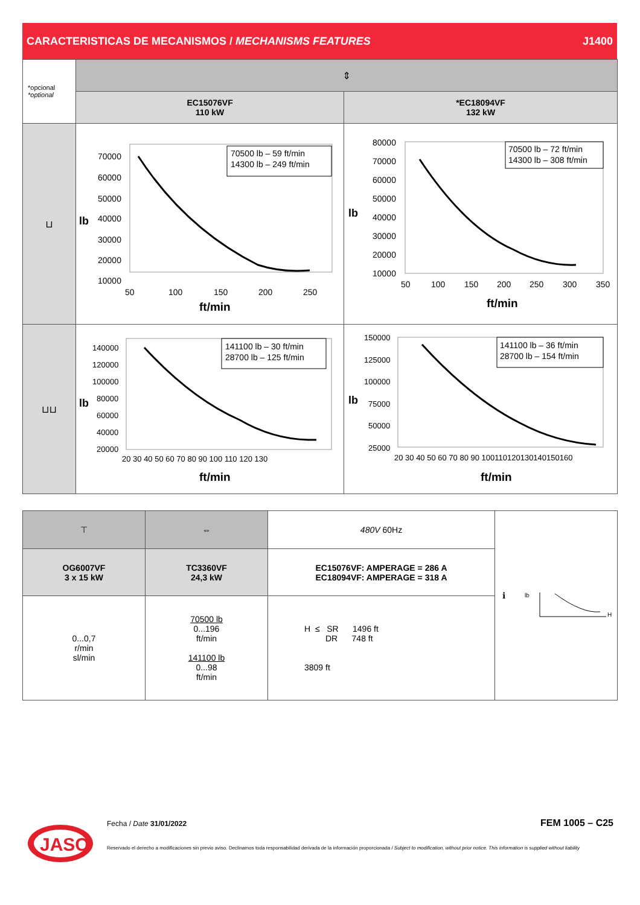CARACTERISTICAS DE MECANISMOS / MECHANISMS FEATURES J1400
| *opcional *optional | ⇕ | |
| | EC15076VF 110 kW | *EC18094VF 132 kW |
| ⊔ | lb 70000 60000 50000 40000 30000 20000 10000 70500 lb – 59 ft/min 14300 lb – 249 ft/min 50 100 150 200 250 ft/min | lb 80000 70000 60000 50000 40000 30000 20000 10000 70500 lb – 72 ft/min 14300 lb – 308 ft/min 50 100 150 200 250 300 350 ft/min |
| ⊔⊔ | lb 140000 120000 100000 80000 60000 40000 20000 141100 lb – 30 ft/min 28700 lb – 125 ft/min 20 30 40 50 60 70 80 90 100 110 120 130 ft/min | lb 150000 125000 100000 75000 50000 25000 141100 lb – 36 ft/min 28700 lb – 154 ft/min 20 30 40 50 60 70 80 90 100110120130140150160 ft/min |
| ⊤ | ⇔ | 480V 60Hz | ℹ lb H |
| OG6007VF 3 x 15 kW | TC3360VF 24,3 kW | EC15076VF: AMPERAGE = 286 A EC18094VF: AMPERAGE = 318 A | |
| 0...0,7 r/min sl/min | 70500 lb 0...196 ft/min 141100 lb 0...98 ft/min | H ≤ SR 1496 ft DR 748 ft 3809 ft | |
JASO
Fecha / Date 31/01/2022 FEM 1005 – C25
Reservado el derecho a modificaciones sin previo aviso. Declinamos toda responsabilidad derivada de la información proporcionada / Subject to modification, without prior notice. This information is supplied without liability